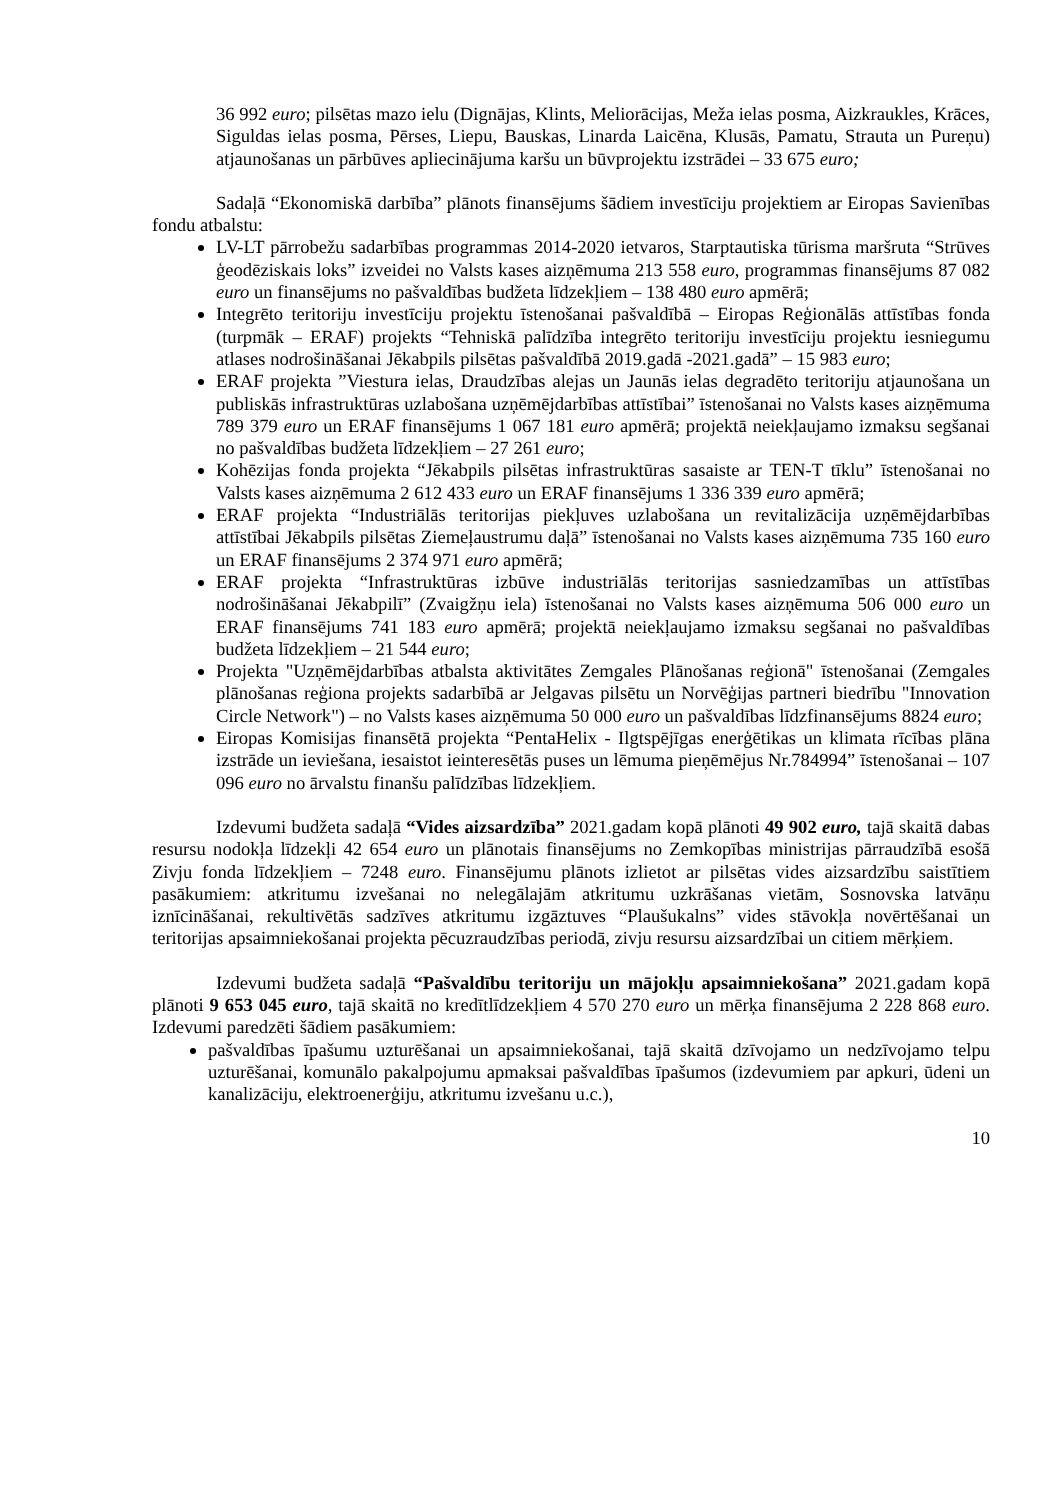36 992 euro; pilsētas mazo ielu (Dignājas, Klints, Meliorācijas, Meža ielas posma, Aizkraukles, Krāces, Siguldas ielas posma, Pērses, Liepu, Bauskas, Linarda Laicēna, Klusās, Pamatu, Strauta un Pureņu) atjaunošanas un pārbūves apliecinājuma karšu un būvprojektu izstrādei – 33 675 euro;
Sadaļā “Ekonomiskā darbība” plānots finansējums šādiem investīciju projektiem ar Eiropas Savienības fondu atbalstu:
LV-LT pārrobežu sadarbības programmas 2014-2020 ietvaros, Starptautiska tūrisma maršruta “Strūves ģeodēziskais loks” izveidei no Valsts kases aizņēmuma 213 558 euro, programmas finansējums 87 082 euro un finansējums no pašvaldības budžeta līdzekļiem – 138 480 euro apmērā;
Integrēto teritoriju investīciju projektu īstenošanai pašvaldībā – Eiropas Reģionālās attīstības fonda (turpmāk – ERAF) projekts “Tehniskā palīdzība integrēto teritoriju investīciju projektu iesniegumu atlases nodrošināšanai Jēkabpils pilsētas pašvaldībā 2019.gadā -2021.gadā” – 15 983 euro;
ERAF projekta ”Viestura ielas, Draudzības alejas un Jaunās ielas degradēto teritoriju atjaunošana un publiskās infrastruktūras uzlabošana uzņēmējdarbības attīstībai” īstenošanai no Valsts kases aizņēmuma 789 379 euro un ERAF finansējums 1 067 181 euro apmērā; projektā neiekļaujamo izmaksu segšanai no pašvaldības budžeta līdzekļiem – 27 261 euro;
Kohēzijas fonda projekta “Jēkabpils pilsētas infrastruktūras sasaiste ar TEN-T tīklu” īstenošanai no Valsts kases aizņēmuma 2 612 433 euro un ERAF finansējums 1 336 339 euro apmērā;
ERAF projekta “Industriālās teritorijas piekļuves uzlabošana un revitalizācija uzņēmējdarbības attīstībai Jēkabpils pilsētas Ziemeļaustrumu daļā” īstenošanai no Valsts kases aizņēmuma 735 160 euro un ERAF finansējums 2 374 971 euro apmērā;
ERAF projekta “Infrastruktūras izbūve industriālās teritorijas sasniedzamības un attīstības nodrošināšanai Jēkabpilī” (Zvaigžņu iela) īstenošanai no Valsts kases aizņēmuma 506 000 euro un ERAF finansējums 741 183 euro apmērā; projektā neiekļaujamo izmaksu segšanai no pašvaldības budžeta līdzekļiem – 21 544 euro;
Projekta "Uzņēmējdarbības atbalsta aktivitātes Zemgales Plānošanas reģionā" īstenošanai (Zemgales plānošanas reģiona projekts sadarbībā ar Jelgavas pilsētu un Norvēģijas partneri biedrību "Innovation Circle Network") – no Valsts kases aizņēmuma 50 000 euro un pašvaldības līdzfinansējums 8824 euro;
Eiropas Komisijas finansētā projekta “PentaHelix - Ilgtspējīgas enerģētikas un klimata rīcības plāna izstrāde un ieviešana, iesaistot ieinteresētās puses un lēmuma pieņēmējus Nr.784994” īstenošanai – 107 096 euro no ārvalstu finanšu palīdzības līdzekļiem.
Izdevumi budžeta sadaļā “Vides aizsardzība” 2021.gadam kopā plānoti 49 902 euro, tajā skaitā dabas resursu nodokļa līdzekļi 42 654 euro un plānotais finansējums no Zemkopības ministrijas pārraudzībā esošā Zivju fonda līdzekļiem – 7248 euro. Finansējumu plānots izlietot ar pilsētas vides aizsardzību saistītiem pasākumiem: atkritumu izvešanai no nelegālajām atkritumu uzkrāšanas vietām, Sosnovska latvāņu iznīcināšanai, rekultivētās sadzīves atkritumu izgāztuves “Plaušukalns” vides stāvokļa novērtēšanai un teritorijas apsaimniekošanai projekta pēcuzraudzības periodā, zivju resursu aizsardzībai un citiem mērķiem.
Izdevumi budžeta sadaļā “Pašvaldību teritoriju un mājokļu apsaimniekošana” 2021.gadam kopā plānoti 9 653 045 euro, tajā skaitā no kredītlīdzekļiem 4 570 270 euro un mērķa finansējuma 2 228 868 euro. Izdevumi paredzēti šādiem pasākumiem:
pašvaldības īpašumu uzturēšanai un apsaimniekošanai, tajā skaitā dzīvojamo un nedzīvojamo telpu uzturēšanai, komunālo pakalpojumu apmaksai pašvaldības īpašumos (izdevumiem par apkuri, ūdeni un kanalizāciju, elektroenerģiju, atkritumu izvešanu u.c.),
10